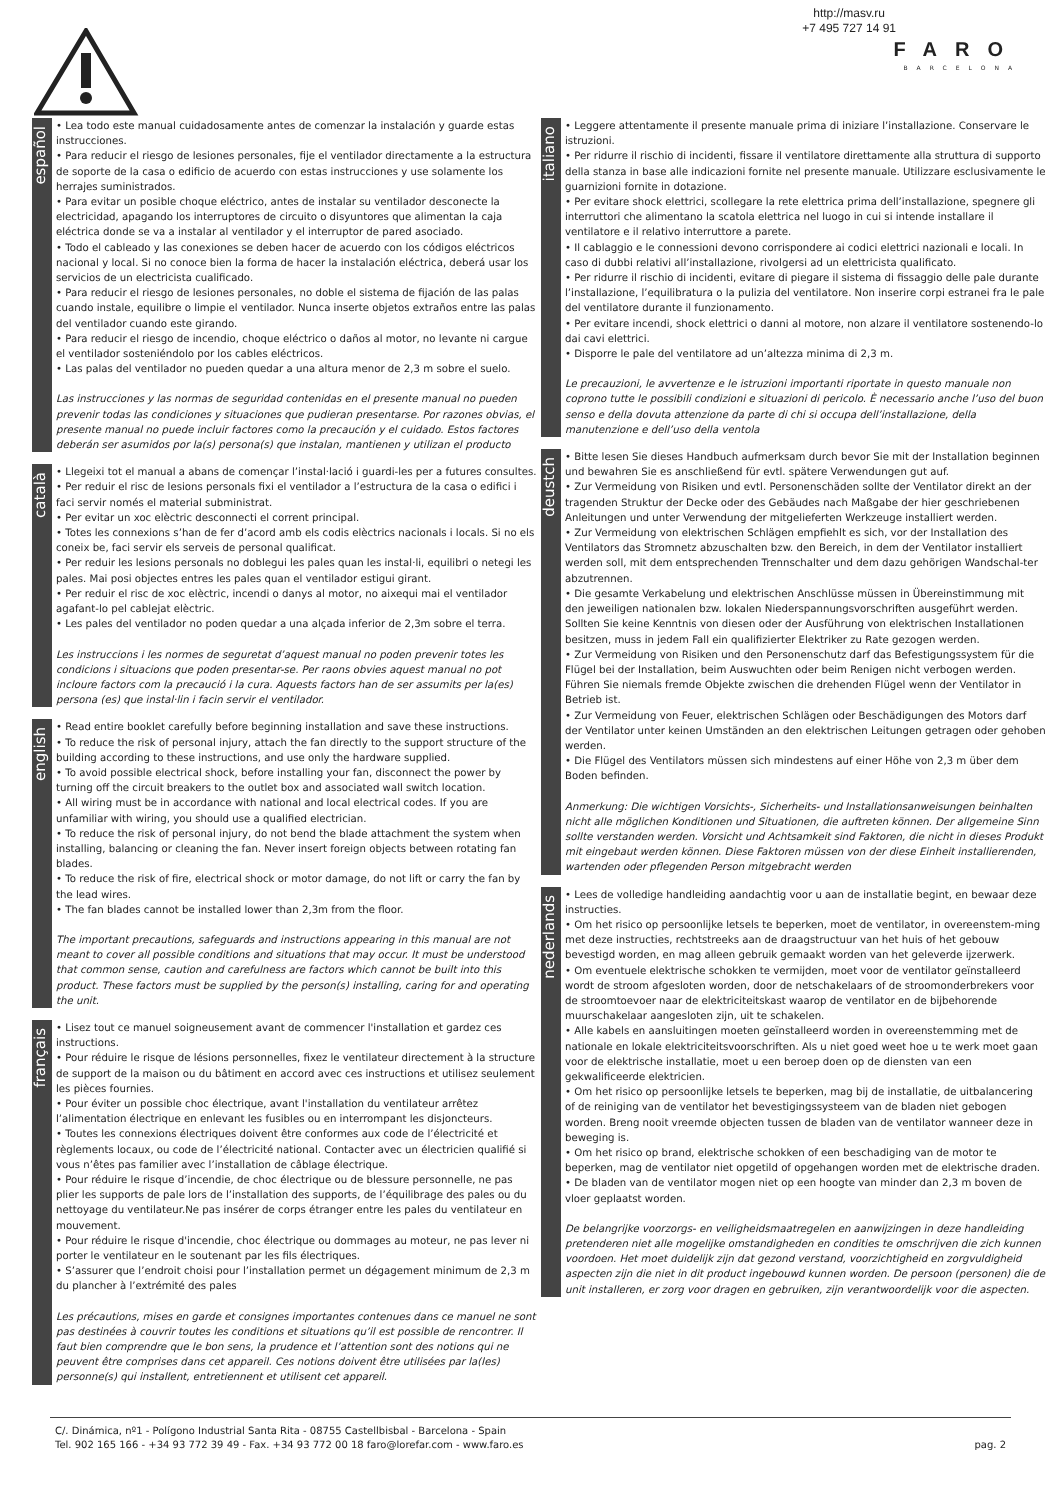http://masv.ru
+7 495 727 14 91
FARO
BARCELONA
español
• Lea todo este manual cuidadosamente antes de comenzar la instalación y guarde estas instrucciones.
• Para reducir el riesgo de lesiones personales, fije el ventilador directamente a la estructura de soporte de la casa o edificio de acuerdo con estas instrucciones y use solamente los herrajes suministrados.
• Para evitar un posible choque eléctrico, antes de instalar su ventilador desconecte la electricidad, apagando los interruptores de circuito o disyuntores que alimentan la caja eléctrica donde se va a instalar al ventilador y el interruptor de pared asociado.
• Todo el cableado y las conexiones se deben hacer de acuerdo con los códigos eléctricos nacional y local. Si no conoce bien la forma de hacer la instalación eléctrica, deberá usar los servicios de un electricista cualificado.
• Para reducir el riesgo de lesiones personales, no doble el sistema de fijación de las palas cuando instale, equilibre o limpie el ventilador. Nunca inserte objetos extraños entre las palas del ventilador cuando este girando.
• Para reducir el riesgo de incendio, choque eléctrico o daños al motor, no levante ni cargue el ventilador sosteniéndolo por los cables eléctricos.
• Las palas del ventilador no pueden quedar a una altura menor de 2,3 m sobre el suelo.
Las instrucciones y las normas de seguridad contenidas en el presente manual no pueden prevenir todas las condiciones y situaciones que pudieran presentarse. Por razones obvias, el presente manual no puede incluir factores como la precaución y el cuidado. Estos factores deberán ser asumidos por la(s) persona(s) que instalan, mantienen y utilizan el producto
català
• Llegeixi tot el manual a abans de començar l’instal·lació i guardi-les per a futures consultes.
• Per reduir el risc de lesions personals fixi el ventilador a l’estructura de la casa o edifici i faci servir només el material subministrat.
• Per evitar un xoc elèctric desconnecti el corrent principal.
• Totes les connexions s’han de fer d’acord amb els codis elèctrics nacionals i locals. Si no els coneix be, faci servir els serveis de personal qualificat.
• Per reduir les lesions personals no doblegui les pales quan les instal·li, equilibri o netegi les pales. Mai posi objectes entres les pales quan el ventilador estigui girant.
• Per reduir el risc de xoc elèctric, incendi o danys al motor, no aixequi mai el ventilador agafant-lo pel cablejat elèctric.
• Les pales del ventilador no poden quedar a una alçada inferior de 2,3m sobre el terra.
Les instruccions i les normes de seguretat d’aquest manual no poden prevenir totes les condicions i situacions que poden presentar-se. Per raons obvies aquest manual no pot incloure factors com la precaució i la cura. Aquests factors han de ser assumits per la(es) persona (es) que instal·lin i facin servir el ventilador.
english
• Read entire booklet carefully before beginning installation and save these instructions.
• To reduce the risk of personal injury, attach the fan directly to the support structure of the building according to these instructions, and use only the hardware supplied.
• To avoid possible electrical shock, before installing your fan, disconnect the power by turning off the circuit breakers to the outlet box and associated wall switch location.
• All wiring must be in accordance with national and local electrical codes. If you are unfamiliar with wiring, you should use a qualified electrician.
• To reduce the risk of personal injury, do not bend the blade attachment the system when installing, balancing or cleaning the fan. Never insert foreign objects between rotating fan blades.
• To reduce the risk of fire, electrical shock or motor damage, do not lift or carry the fan by the lead wires.
• The fan blades cannot be installed lower than 2,3m from the floor.
The important precautions, safeguards and instructions appearing in this manual are not meant to cover all possible conditions and situations that may occur. It must be understood that common sense, caution and carefulness are factors which cannot be built into this product. These factors must be supplied by the person(s) installing, caring for and operating the unit.
français
• Lisez tout ce manuel soigneusement avant de commencer l'installation et gardez ces instructions.
• Pour réduire le risque de lésions personnelles, fixez le ventilateur directement à la structure de support de la maison ou du bâtiment en accord avec ces instructions et utilisez seulement les pièces fournies.
• Pour éviter un possible choc électrique, avant l'installation du ventilateur arrêtez l’alimentation électrique en enlevant les fusibles ou en interrompant les disjoncteurs.
• Toutes les connexions électriques doivent être conformes aux code de l’électricité et règlements locaux, ou code de l’électricité national. Contacter avec un électricien qualifié si vous n’êtes pas familier avec l’installation de câblage électrique.
• Pour réduire le risque d’incendie, de choc électrique ou de blessure personnelle, ne pas plier les supports de pale lors de l’installation des supports, de l’équilibrage des pales ou du nettoyage du ventilateur.Ne pas insérer de corps étranger entre les pales du ventilateur en mouvement.
• Pour réduire le risque d'incendie, choc électrique ou dommages au moteur, ne pas lever ni porter le ventilateur en le soutenant par les fils électriques.
• S’assurer que l’endroit choisi pour l’installation permet un dégagement minimum de 2,3 m du plancher à l’extrémité des pales
Les précautions, mises en garde et consignes importantes contenues dans ce manuel ne sont pas destinées à couvrir toutes les conditions et situations qu’il est possible de rencontrer. Il faut bien comprendre que le bon sens, la prudence et l’attention sont des notions qui ne peuvent être comprises dans cet appareil. Ces notions doivent être utilisées par la(les) personne(s) qui installent, entretiennent et utilisent cet appareil.
italiano
• Leggere attentamente il presente manuale prima di iniziare l’installazione. Conservare le istruzioni.
• Per ridurre il rischio di incidenti, fissare il ventilatore direttamente alla struttura di supporto della stanza in base alle indicazioni fornite nel presente manuale. Utilizzare esclusivamente le guarnizioni fornite in dotazione.
• Per evitare shock elettrici, scollegare la rete elettrica prima dell’installazione, spegnere gli interruttori che alimentano la scatola elettrica nel luogo in cui si intende installare il ventilatore e il relativo interruttore a parete.
• Il cablaggio e le connessioni devono corrispondere ai codici elettrici nazionali e locali. In caso di dubbi relativi all’installazione, rivolgersi ad un elettricista qualificato.
• Per ridurre il rischio di incidenti, evitare di piegare il sistema di fissaggio delle pale durante l’installazione, l’equilibratura o la pulizia del ventilatore. Non inserire corpi estranei fra le pale del ventilatore durante il funzionamento.
• Per evitare incendi, shock elettrici o danni al motore, non alzare il ventilatore sostenendo-lo dai cavi elettrici.
• Disporre le pale del ventilatore ad un’altezza minima di 2,3 m.
Le precauzioni, le avvertenze e le istruzioni importanti riportate in questo manuale non coprono tutte le possibili condizioni e situazioni di pericolo. È necessario anche l’uso del buon senso e della dovuta attenzione da parte di chi si occupa dell’installazione, della manutenzione e dell’uso della ventola
deustch
• Bitte lesen Sie dieses Handbuch aufmerksam durch bevor Sie mit der Installation beginnen und bewahren Sie es anschließend für evtl. spätere Verwendungen gut auf.
• Zur Vermeidung von Risiken und evtl. Personenschäden sollte der Ventilator direkt an der tragenden Struktur der Decke oder des Gebäudes nach Maßgabe der hier geschriebenen Anleitungen und unter Verwendung der mitgelieferten Werkzeuge installiert werden.
• Zur Vermeidung von elektrischen Schlägen empfiehlt es sich, vor der Installation des Ventilators das Stromnetz abzuschalten bzw. den Bereich, in dem der Ventilator installiert werden soll, mit dem entsprechenden Trennschalter und dem dazu gehörigen Wandschal-ter abzutrennen.
• Die gesamte Verkabelung und elektrischen Anschlüsse müssen in Übereinstimmung mit den jeweiligen nationalen bzw. lokalen Niederspannungsvorschriften ausgeführt werden. Sollten Sie keine Kenntnis von diesen oder der Ausführung von elektrischen Installationen besitzen, muss in jedem Fall ein qualifizierter Elektriker zu Rate gezogen werden.
• Zur Vermeidung von Risiken und den Personenschutz darf das Befestigungssystem für die Flügel bei der Installation, beim Auswuchten oder beim Renigen nicht verbogen werden. Führen Sie niemals fremde Objekte zwischen die drehenden Flügel wenn der Ventilator in Betrieb ist.
• Zur Vermeidung von Feuer, elektrischen Schlägen oder Beschädigungen des Motors darf der Ventilator unter keinen Umständen an den elektrischen Leitungen getragen oder gehoben werden.
• Die Flügel des Ventilators müssen sich mindestens auf einer Höhe von 2,3 m über dem Boden befinden.
Anmerkung: Die wichtigen Vorsichts-, Sicherheits- und Installationsanweisungen beinhalten nicht alle möglichen Konditionen und Situationen, die auftreten können. Der allgemeine Sinn sollte verstanden werden. Vorsicht und Achtsamkeit sind Faktoren, die nicht in dieses Produkt mit eingebaut werden können. Diese Faktoren müssen von der diese Einheit installierenden, wartenden oder pflegenden Person mitgebracht werden
nederlands
• Lees de volledige handleiding aandachtig voor u aan de installatie begint, en bewaar deze instructies.
• Om het risico op persoonlijke letsels te beperken, moet de ventilator, in overeenstem-ming met deze instructies, rechtstreeks aan de draagstructuur van het huis of het gebouw bevestigd worden, en mag alleen gebruik gemaakt worden van het geleverde ijzerwerk.
• Om eventuele elektrische schokken te vermijden, moet voor de ventilator geïnstalleerd wordt de stroom afgesloten worden, door de netschakelaars of de stroomonderbrekers voor de stroomtoevoer naar de elektriciteitskast waarop de ventilator en de bijbehorende muurschakelaar aangesloten zijn, uit te schakelen.
• Alle kabels en aansluitingen moeten geïnstalleerd worden in overeenstemming met de nationale en lokale elektriciteitsvoorschriften. Als u niet goed weet hoe u te werk moet gaan voor de elektrische installatie, moet u een beroep doen op de diensten van een gekwalificeerde elektricien.
• Om het risico op persoonlijke letsels te beperken, mag bij de installatie, de uitbalancering of de reiniging van de ventilator het bevestigingssysteem van de bladen niet gebogen worden. Breng nooit vreemde objecten tussen de bladen van de ventilator wanneer deze in beweging is.
• Om het risico op brand, elektrische schokken of een beschadiging van de motor te beperken, mag de ventilator niet opgetild of opgehangen worden met de elektrische draden.
• De bladen van de ventilator mogen niet op een hoogte van minder dan 2,3 m boven de vloer geplaatst worden.
De belangrijke voorzorgs- en veiligheidsmaatregelen en aanwijzingen in deze handleiding pretenderen niet alle mogelijke omstandigheden en condities te omschrijven die zich kunnen voordoen. Het moet duidelijk zijn dat gezond verstand, voorzichtigheid en zorgvuldigheid aspecten zijn die niet in dit product ingebouwd kunnen worden. De persoon (personen) die de unit installeren, er zorg voor dragen en gebruiken, zijn verantwoordelijk voor die aspecten.
C/. Dinámica, nº1 - Polígono Industrial Santa Rita - 08755 Castellbisbal - Barcelona - Spain
Tel. 902 165 166 - +34 93 772 39 49 - Fax. +34 93 772 00 18 faro@lorefar.com - www.faro.es
pag. 2